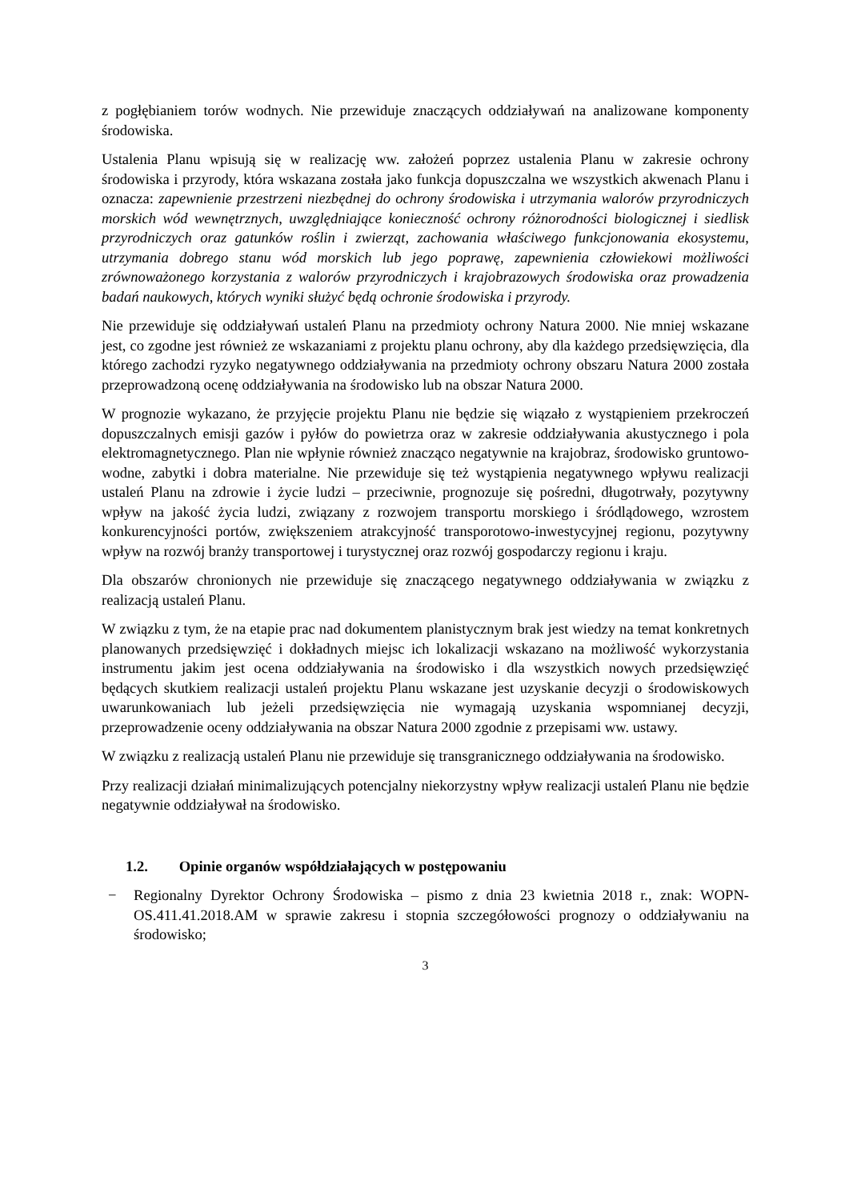z pogłębianiem torów wodnych. Nie przewiduje znaczących oddziaływań na analizowane komponenty środowiska.
Ustalenia Planu wpisują się w realizację ww. założeń poprzez ustalenia Planu w zakresie ochrony środowiska i przyrody, która wskazana została jako funkcja dopuszczalna we wszystkich akwenach Planu i oznacza: zapewnienie przestrzeni niezbędnej do ochrony środowiska i utrzymania walorów przyrodniczych morskich wód wewnętrznych, uwzględniające konieczność ochrony różnorodności biologicznej i siedlisk przyrodniczych oraz gatunków roślin i zwierząt, zachowania właściwego funkcjonowania ekosystemu, utrzymania dobrego stanu wód morskich lub jego poprawę, zapewnienia człowiekowi możliwości zrównoważonego korzystania z walorów przyrodniczych i krajobrazowych środowiska oraz prowadzenia badań naukowych, których wyniki służyć będą ochronie środowiska i przyrody.
Nie przewiduje się oddziaływań ustaleń Planu na przedmioty ochrony Natura 2000. Nie mniej wskazane jest, co zgodne jest również ze wskazaniami z projektu planu ochrony, aby dla każdego przedsięwzięcia, dla którego zachodzi ryzyko negatywnego oddziaływania na przedmioty ochrony obszaru Natura 2000 została przeprowadzoną ocenę oddziaływania na środowisko lub na obszar Natura 2000.
W prognozie wykazano, że przyjęcie projektu Planu nie będzie się wiązało z wystąpieniem przekroczeń dopuszczalnych emisji gazów i pyłów do powietrza oraz w zakresie oddziaływania akustycznego i pola elektromagnetycznego. Plan nie wpłynie również znacząco negatywnie na krajobraz, środowisko gruntowo-wodne, zabytki i dobra materialne. Nie przewiduje się też wystąpienia negatywnego wpływu realizacji ustaleń Planu na zdrowie i życie ludzi – przeciwnie, prognozuje się pośredni, długotrwały, pozytywny wpływ na jakość życia ludzi, związany z rozwojem transportu morskiego i śródlądowego, wzrostem konkurencyjności portów, zwiększeniem atrakcyjność transporotowo-inwestycyjnej regionu, pozytywny wpływ na rozwój branży transportowej i turystycznej oraz rozwój gospodarczy regionu i kraju.
Dla obszarów chronionych nie przewiduje się znaczącego negatywnego oddziaływania w związku z realizacją ustaleń Planu.
W związku z tym, że na etapie prac nad dokumentem planistycznym brak jest wiedzy na temat konkretnych planowanych przedsięwzięć i dokładnych miejsc ich lokalizacji wskazano na możliwość wykorzystania instrumentu jakim jest ocena oddziaływania na środowisko i dla wszystkich nowych przedsięwzięć będących skutkiem realizacji ustaleń projektu Planu wskazane jest uzyskanie decyzji o środowiskowych uwarunkowaniach lub jeżeli przedsięwzięcia nie wymagają uzyskania wspomnianej decyzji, przeprowadzenie oceny oddziaływania na obszar Natura 2000 zgodnie z przepisami ww. ustawy.
W związku z realizacją ustaleń Planu nie przewiduje się transgranicznego oddziaływania na środowisko.
Przy realizacji działań minimalizujących potencjalny niekorzystny wpływ realizacji ustaleń Planu nie będzie negatywnie oddziaływał na środowisko.
1.2. Opinie organów współdziałających w postępowaniu
− Regionalny Dyrektor Ochrony Środowiska – pismo z dnia 23 kwietnia 2018 r., znak: WOPN-OS.411.41.2018.AM w sprawie zakresu i stopnia szczegółowości prognozy o oddziaływaniu na środowisko;
3